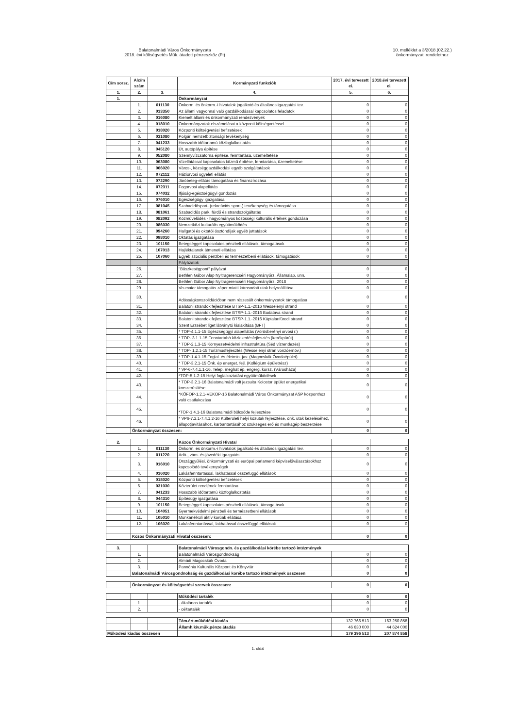Balatonalmádi Város Önkormányzata
2018. évi költségvetés Műk. átadott pénzeszköz (Ft)
10. melléklet a 3/2018.(02.22.)
önkormányzati rendelethez
| Cím sorsz. | Alcím szám | | Kormányzati funkciók | 2017. évi tervezett ei. | 2018.évi tervezett ei. |
| --- | --- | --- | --- | --- | --- |
| 1. | 2. | 3. | 4. | 5. | 6. |
| 1. | | | Önkormányzat | | |
| | 1. | 011130 | Önkorm. és önkorm.-i hivatalok jogalkotó és általános igazgatási tev. | 0 | 0 |
| | 2. | 013350 | Az állami vagyonnal való gazdálkodással kapcsolatos feladatok | 0 | 0 |
| | 3. | 016080 | Kiemelt állami és önkormányzati rendezvények | 0 | 0 |
| | 4. | 018010 | Önkormányzatok elszámolásai a központi költségvetéssel | 0 | 0 |
| | 5. | 018020 | Központi költségvetési befizetések | 0 | 0 |
| | 6. | 031080 | Polgári nemzetbiztonsági tevékenység | 0 | 0 |
| | 7. | 041233 | Hosszabb időtartamú közfoglalkoztatás | 0 | 0 |
| | 8. | 045120 | Út, autópálya építése | 0 | 0 |
| | 9. | 052080 | Szennyvízcsatorna építése, fenntartása, üzemeltetése | 0 | 0 |
| | 10. | 063080 | Vízellátással kapcsolatos közmű építése, fenntartása, üzemeltetése | 0 | 0 |
| | 11. | 066020 | Város-, községgazdálkodási egyéb szolgáltatások | 0 | 0 |
| | 12. | 072112 | Háziorvosi ügyeleti ellátás | 0 | 0 |
| | 13. | 072290 | Járóbeteg-ellátás támogatása és finanszírozása | 0 | 0 |
| | 14. | 072311 | Fogorvosi alapellátás | 0 | 0 |
| | 15. | 074032 | Ifjúság-egészségügyi gondozás | 0 | 0 |
| | 16. | 076010 | Egészségügy igazgatása | 0 | 0 |
| | 17. | 081045 | Szabadidősport- (rekreációs sport-) tevékenység és támogatása | 0 | 0 |
| | 18. | 081061 | Szabadidős park, fürdő és strandszolgáltatás | 0 | 0 |
| | 19. | 082092 | Közművelődés - hagyományos közösségi kulturális értékek gondozása | 0 | 0 |
| | 20. | 086030 | Nemzetközi kulturális együttműködés | 0 | 0 |
| | 21. | 094260 | Hallgatói és oktatói ösztöndíjak egyéb juttatások | 0 | 0 |
| | 22. | 098010 | Oktatás igazgatása | 0 | 0 |
| | 23. | 101150 | Betegséggel kapcsolatos pénzbeli ellátások, támogatások | 0 | 0 |
| | 24. | 107013 | Hajléktalanok átmeneti ellátása | 0 | 0 |
| | 25. | 107060 | Egyéb szociális pénzbeli és természetbeni ellátások, támogatások | 0 | 0 |
| | | | Pályázatok | | |
| | 26. | | "Büszkeségpont" pályázat | 0 | 0 |
| | 27. | | Bethlen Gábor Alap Nyitragerencséri Hagyományőrz. Államalap. ünn. | 0 | 0 |
| | 28. | | Bethlen Gábor Alap Nyitragerencséri Hagyományőrz. 2018 | 0 | 0 |
| | 29. | | Vis maior támogatás zápor miatti károsodott utak helyreállítása | 0 | 0 |
| | 30. | | Adósságkonszolidációban nem részesült önkormányzatok támogatása | 0 | 0 |
| | 31. | | Balatoni strandok fejlesztése BTSP-1.1.-2016 Wesselényi strand | 0 | 0 |
| | 32. | | Balatoni strandok fejlesztése BTSP-1.1.-2016 Budatava strand | 0 | 0 |
| | 33. | | Balatoni strandok fejlesztése BTSP-1.1.-2016 Káptalanfüredi strand | 0 | 0 |
| | 34. | | Szent Erzsébet liget látványtó kialakítása (BFT) | 0 | 0 |
| | 35. | | * TOP-4.1.1-15 Egészségügyi alapellátás (Vörösberényi orvosi r.) | 0 | 0 |
| | 36. | | * TOP- 3.1.1-15 Fenntartahó közlekedésfejlesztés (kerékpárút) | 0 | 0 |
| | 37. | | * TOP-2.1.3-15 Környezetvédelmi infrastruktúra (Séd vízrendezés) | 0 | 0 |
| | 38. | | * TOP- 1.2.1-15 Turizmusfejlesztés (Wesselényi stran vonzóernöv.) | 0 | 0 |
| | 39. | | * TOP-1.4.1-15 Foglal. és életmin. jav. (Magocskák Óvodaépület) | 0 | 0 |
| | 40. | | * TOP-3.2.1-15 Önk. ép energet. fejl. (Kollégium épületrész) | 0 | 0 |
| | 41. | | * VP-6-7.4.1.1-16. Telep. meghat ép. engerg. korsz. (Városháza) | 0 | 0 |
| | 42. | | *TOP-5.1.2-15 Helyi foglalkoztatási együttműködések | 0 | 0 |
| | 43. | | * TOP-3.2.1-16 Balatonalmádi volt jezsuita Kolostor épület energetikai korszerűsítése | 0 | 0 |
| | 44. | | *KÖFOP-1.2.1-VEKOP-16 Balatonalmádi Város Önkormányzat ASP központhoz való csatlakozása | 0 | 0 |
| | 45. | | *TOP-1.4.1-16 Balatonalmádi bölcsőde fejlesztése | 0 | 0 |
| | 46. | | * VP6-7.2.1-7.4.1.2-16 Külterületi helyi közutak fejlesztése, önk. utak kezeléséhez, állapotjavításához, karbantartásához szükséges erő és munkagép beszerzése | 0 | 0 |
| | Önkormányzat összesen: | | | 0 | 0 |
| 2. | | | Közös Önkormányzati Hivatal | | |
| | 1. | 011130 | Önkorm. és önkorm.-i hivatalok jogalkotó és általános igazgatási tev. | 0 | 0 |
| | 2. | 011220 | Adó-, vám- és jövedéki igazgatás | 0 | 0 |
| | 3. | 016010 | Országgyűlési, önkormányzati és európai parlamenti képviselőválasztásokhoz kapcsolódó tevékenységek | 0 | 0 |
| | 4. | 016020 | Lakásfenntartással, lakhatással összefüggő ellátások | 0 | 0 |
| | 5. | 018020 | Központi költségvetési befizetések | 0 | 0 |
| | 6. | 031030 | Közterület rendjének fenntartása | 0 | 0 |
| | 7. | 041233 | Hosszabb időtartamú közfoglalkoztatás | 0 | 0 |
| | 8. | 044310 | Építésügy igazgatása | 0 | 0 |
| | 9. | 101150 | Betegséggel kapcsolatos pénzbeli ellátások, támogatások | 0 | 0 |
| | 10. | 104051 | Gyermekvédelmi pénzbeli és természetbeni ellátások | 0 | 0 |
| | 11. | 105010 | Munkanélküli aktív korúak ellátásai | 0 | 0 |
| | 12. | 106020 | Lakásfenntartással, lakhatással összefüggő ellátások | 0 | 0 |
| | Közös Önkormányzati Hivatal összesen: | | | 0 | 0 |
| 3. | | | Balatonalmádi Városgondn. és gazdálkodási körébe tartozó intézmények | | |
| | 1. | | Balatonalmádi Városgondnokság | 0 | 0 |
| | 2. | | Almádi Magocskák Óvoda | 0 | 0 |
| | 3. | | Pannónia Kulturális Központ és Könyvtár | 0 | 0 |
| | Balatonalmádi Városgondnokság és gazdálkodási körébe tartozó intézmények összesen | | | 0 | 0 |
| | Önkormányzat és költségvetési szervek összesen: | | | 0 | 0 |
| | | | Működési tartalék | 0 | 0 |
| | 1. | | - általános tartalék | 0 | 0 |
| | 2. | | - céltartalék | 0 | 0 |
| | | | Tám.ért.működési kiadás | 132 766 513 | 163 250 858 |
| | | | Államh.kív.műk.pénze.átadás | 46 630 000 | 44 624 000 |
| Működési kiadás összesen | | | | 179 396 513 | 207 874 858 |
1. oldal